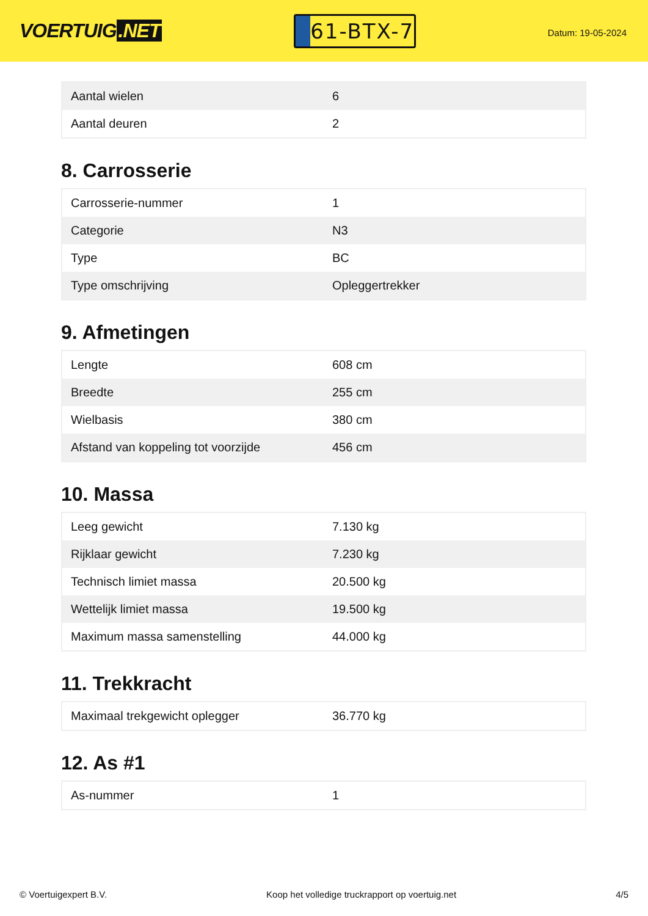VOERTUIG.NET
61-BTX-7
Datum: 19-05-2024
| Aantal wielen | 6 |
| Aantal deuren | 2 |
8. Carrosserie
| Carrosserie-nummer | 1 |
| Categorie | N3 |
| Type | BC |
| Type omschrijving | Opleggertrekker |
9. Afmetingen
| Lengte | 608 cm |
| Breedte | 255 cm |
| Wielbasis | 380 cm |
| Afstand van koppeling tot voorzijde | 456 cm |
10. Massa
| Leeg gewicht | 7.130 kg |
| Rijklaar gewicht | 7.230 kg |
| Technisch limiet massa | 20.500 kg |
| Wettelijk limiet massa | 19.500 kg |
| Maximum massa samenstelling | 44.000 kg |
11. Trekkracht
| Maximaal trekgewicht oplegger | 36.770 kg |
12. As #1
| As-nummer | 1 |
© Voertuigexpert B.V. Koop het volledige truckrapport op voertuig.net 4/5